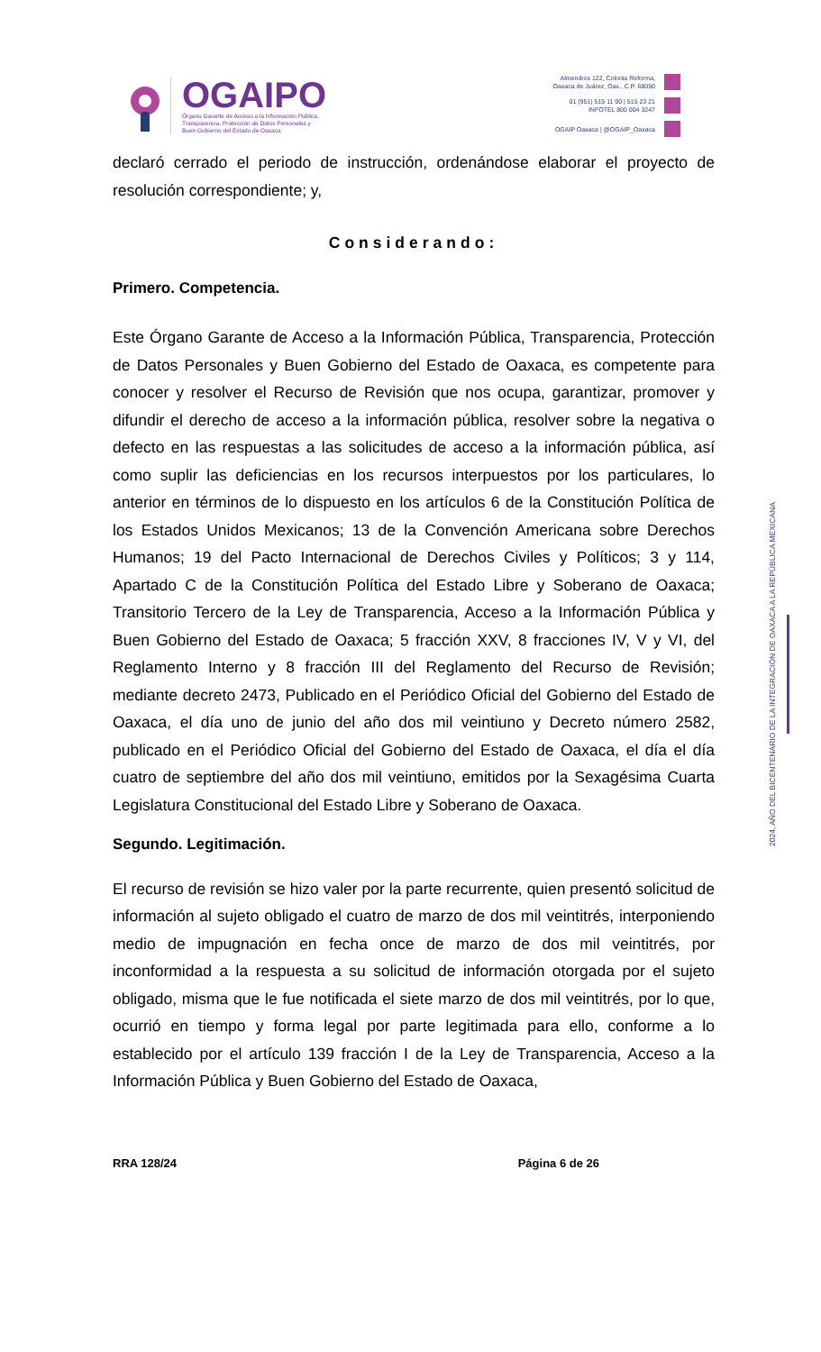OGAIPO
Órgano Garante de Acceso a la Información Pública,
Transparencia, Protección de Datos Personales y
Buen Gobierno del Estado de Oaxaca
Almendros 122, Colonia Reforma,
Oaxaca de Juárez, Oax., C.P. 68050
01 (951) 515 11 90 | 515 23 21
INFOTEL 800 004 3247
OGAIP Oaxaca | @OGAIP_Oaxaca
declaró cerrado el periodo de instrucción, ordenándose elaborar el proyecto de resolución correspondiente; y,
Considerando:
Primero. Competencia.
Este Órgano Garante de Acceso a la Información Pública, Transparencia, Protección de Datos Personales y Buen Gobierno del Estado de Oaxaca, es competente para conocer y resolver el Recurso de Revisión que nos ocupa, garantizar, promover y difundir el derecho de acceso a la información pública, resolver sobre la negativa o defecto en las respuestas a las solicitudes de acceso a la información pública, así como suplir las deficiencias en los recursos interpuestos por los particulares, lo anterior en términos de lo dispuesto en los artículos 6 de la Constitución Política de los Estados Unidos Mexicanos; 13 de la Convención Americana sobre Derechos Humanos; 19 del Pacto Internacional de Derechos Civiles y Políticos; 3 y 114, Apartado C de la Constitución Política del Estado Libre y Soberano de Oaxaca; Transitorio Tercero de la Ley de Transparencia, Acceso a la Información Pública y Buen Gobierno del Estado de Oaxaca; 5 fracción XXV, 8 fracciones IV, V y VI, del Reglamento Interno y 8 fracción III del Reglamento del Recurso de Revisión; mediante decreto 2473, Publicado en el Periódico Oficial del Gobierno del Estado de Oaxaca, el día uno de junio del año dos mil veintiuno y Decreto número 2582, publicado en el Periódico Oficial del Gobierno del Estado de Oaxaca, el día el día cuatro de septiembre del año dos mil veintiuno, emitidos por la Sexagésima Cuarta Legislatura Constitucional del Estado Libre y Soberano de Oaxaca.
Segundo. Legitimación.
El recurso de revisión se hizo valer por la parte recurrente, quien presentó solicitud de información al sujeto obligado el cuatro de marzo de dos mil veintitrés, interponiendo medio de impugnación en fecha once de marzo de dos mil veintitrés, por inconformidad a la respuesta a su solicitud de información otorgada por el sujeto obligado, misma que le fue notificada el siete marzo de dos mil veintitrés, por lo que, ocurrió en tiempo y forma legal por parte legitimada para ello, conforme a lo establecido por el artículo 139 fracción I de la Ley de Transparencia, Acceso a la Información Pública y Buen Gobierno del Estado de Oaxaca,
2024, AÑO DEL BICENTENARIO DE LA INTEGRACIÓN DE OAXACA A LA REPÚBLICA MEXICANA
RRA 128/24 Página 6 de 26